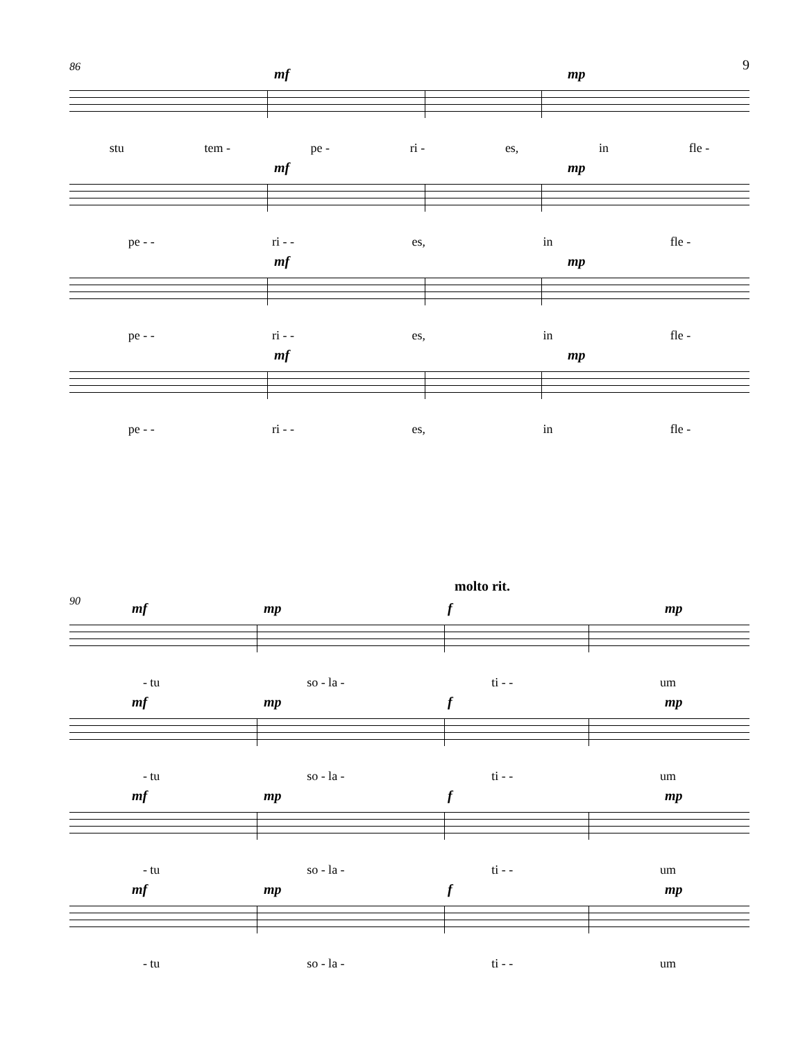9
86
mf mp
stu tem - pe - ri - es, in fle -
mf mp
pe - - ri - - es, in fle -
mf mp
pe - - ri - - es, in fle -
mf mp
pe - - ri - - es, in fle -
90
molto rit.
mf mp f mp
- tu so - la - ti - - um
mf mp f mp
- tu so - la - ti - - um
mf mp f mp
- tu so - la - ti - - um
mf mp f mp
- tu so - la - ti - - um